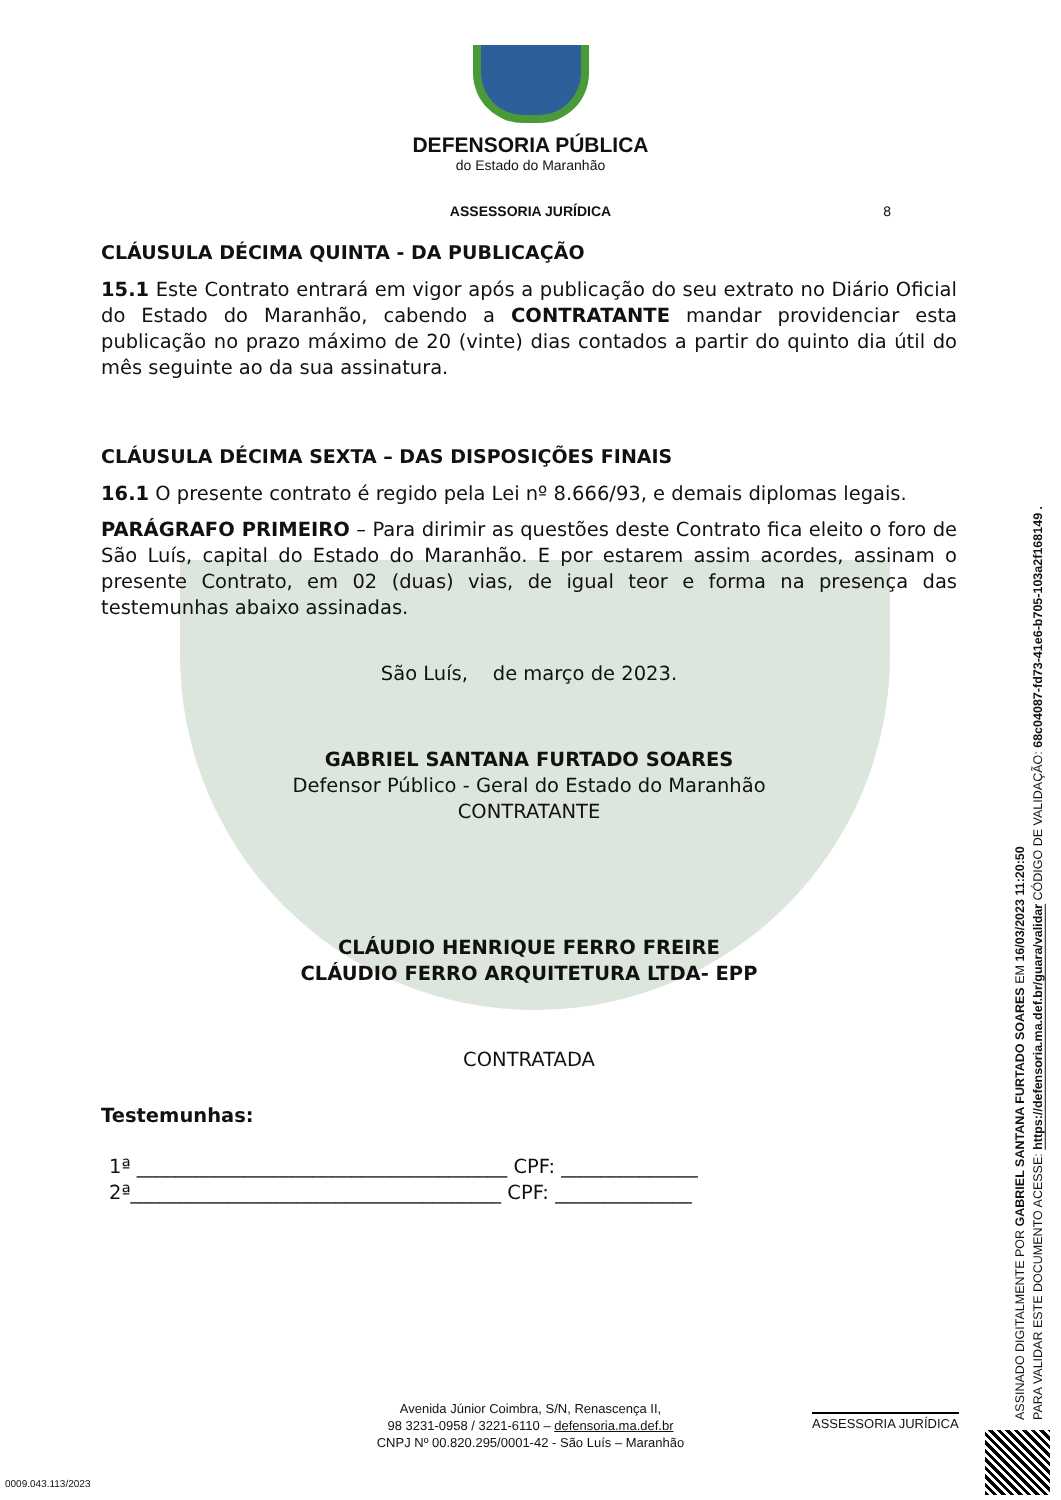DEFENSORIA PÚBLICA
do Estado do Maranhão
ASSESSORIA JURÍDICA 8
CLÁUSULA DÉCIMA QUINTA - DA PUBLICAÇÃO
15.1 Este Contrato entrará em vigor após a publicação do seu extrato no Diário Oficial do Estado do Maranhão, cabendo a CONTRATANTE mandar providenciar esta publicação no prazo máximo de 20 (vinte) dias contados a partir do quinto dia útil do mês seguinte ao da sua assinatura.
CLÁUSULA DÉCIMA SEXTA – DAS DISPOSIÇÕES FINAIS
16.1 O presente contrato é regido pela Lei nº 8.666/93, e demais diplomas legais.
PARÁGRAFO PRIMEIRO – Para dirimir as questões deste Contrato fica eleito o foro de São Luís, capital do Estado do Maranhão. E por estarem assim acordes, assinam o presente Contrato, em 02 (duas) vias, de igual teor e forma na presença das testemunhas abaixo assinadas.
São Luís, de março de 2023.
GABRIEL SANTANA FURTADO SOARES
Defensor Público - Geral do Estado do Maranhão
CONTRATANTE
CLÁUDIO HENRIQUE FERRO FREIRE
CLÁUDIO FERRO ARQUITETURA LTDA- EPP
CONTRATADA
Testemunhas:
1ª ______________________________________ CPF: ______________
2ª______________________________________ CPF: ______________
ASSINADO DIGITALMENTE POR GABRIEL SANTANA FURTADO SOARES EM 16/03/2023 11:20:50
PARA VALIDAR ESTE DOCUMENTO ACESSE: https://defensoria.ma.def.br/guara/validar CÓDIGO DE VALIDAÇÃO: 68c04087-fd73-41e6-b705-103a2f168149 .
Avenida Júnior Coimbra, S/N, Renascença II,
98 3231-0958 / 3221-6110 – defensoria.ma.def.br
CNPJ Nº 00.820.295/0001-42 - São Luís – Maranhão
ASSESSORIA JURÍDICA
0009.043.113/2023